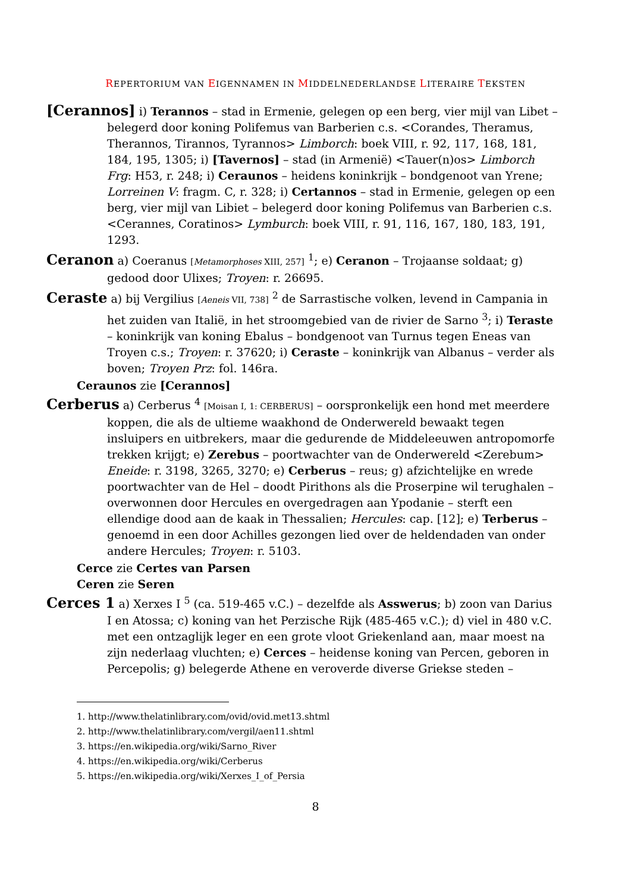REPERTORIUM VAN EIGENNAMEN IN MIDDELNEDERLANDSE LITERAIRE TEKSTEN
[Cerannos] i) Terannos – stad in Ermenie, gelegen op een berg, vier mijl van Libet – belegerd door koning Polifemus van Barberien c.s. <Corandes, Theramus, Therannos, Tirannos, Tyrannos> Limborch: boek VIII, r. 92, 117, 168, 181, 184, 195, 1305; i) [Tavernos] – stad (in Armenië) <Tauer(n)os> Limborch Frg: H53, r. 248; i) Ceraunos – heidens koninkrijk – bondgenoot van Yrene; Lorreinen V: fragm. C, r. 328; i) Certannos – stad in Ermenie, gelegen op een berg, vier mijl van Libiet – belegerd door koning Polifemus van Barberien c.s. <Cerannes, Coratinos> Lymburch: boek VIII, r. 91, 116, 167, 180, 183, 191, 1293.
Ceranon a) Coeranus [Metamorphoses XIII, 257] <sup>1</sup>; e) Ceranon – Trojaanse soldaat; g) gedood door Ulixes; Troyen: r. 26695.
Ceraste a) bij Vergilius [Aeneis VII, 738] <sup>2</sup> de Sarrastische volken, levend in Campania in het zuiden van Italië, in het stroomgebied van de rivier de Sarno <sup>3</sup>; i) Teraste – koninkrijk van koning Ebalus – bondgenoot van Turnus tegen Eneas van Troyen c.s.; Troyen: r. 37620; i) Ceraste – koninkrijk van Albanus – verder als boven; Troyen Prz: fol. 146ra.
Ceraunos zie [Cerannos]
Cerberus a) Cerberus <sup>4</sup> [Moisan I, 1: CERBERUS] – oorspronkelijk een hond met meerdere koppen, die als de ultieme waakhond de Onderwereld bewaakt tegen insluipers en uitbrekers, maar die gedurende de Middeleeuwen antropomorfe trekken krijgt; e) Zerebus – poortwachter van de Onderwereld <Zerebum> Eneide: r. 3198, 3265, 3270; e) Cerberus – reus; g) afzichtelijke en wrede poortwachter van de Hel – doodt Pirithons als die Proserpine wil terughalen – overwonnen door Hercules en overgedragen aan Ypodanie – sterft een ellendige dood aan de kaak in Thessalien; Hercules: cap. [12]; e) Terberus – genoemd in een door Achilles gezongen lied over de heldendaden van onder andere Hercules; Troyen: r. 5103.
Cerce zie Certes van Parsen
Ceren zie Seren
Cerces 1 a) Xerxes I <sup>5</sup> (ca. 519-465 v.C.) – dezelfde als Asswerus; b) zoon van Darius I en Atossa; c) koning van het Perzische Rijk (485-465 v.C.); d) viel in 480 v.C. met een ontzaglijk leger en een grote vloot Griekenland aan, maar moest na zijn nederlaag vluchten; e) Cerces – heidense koning van Percen, geboren in Percepolis; g) belegerde Athene en veroverde diverse Griekse steden –
1. http://www.thelatinlibrary.com/ovid/ovid.met13.shtml
2. http://www.thelatinlibrary.com/vergil/aen11.shtml
3. https://en.wikipedia.org/wiki/Sarno_River
4. https://en.wikipedia.org/wiki/Cerberus
5. https://en.wikipedia.org/wiki/Xerxes_I_of_Persia
8